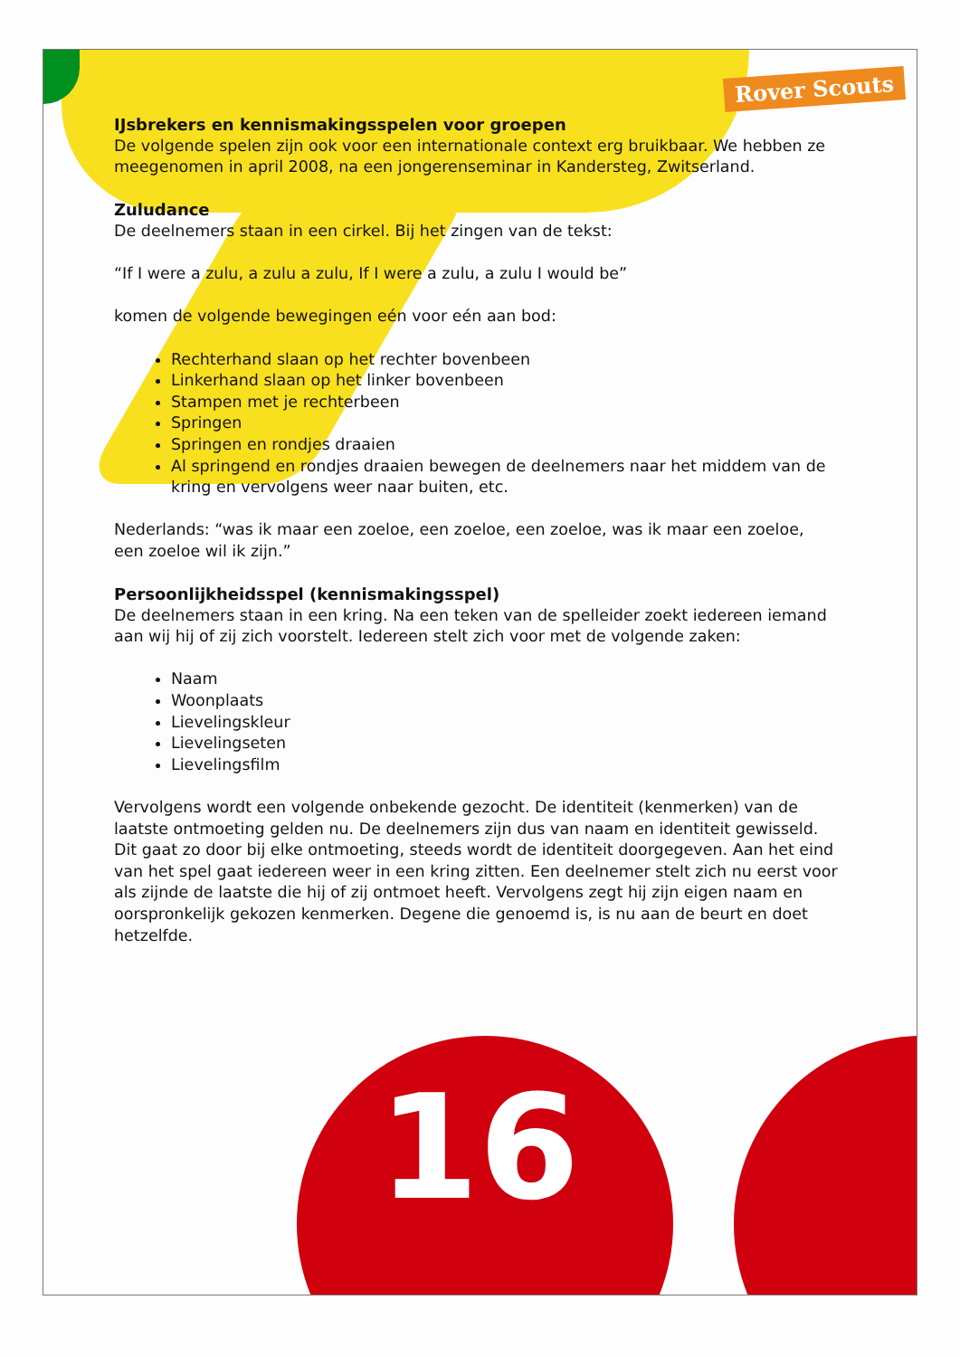16
Rover Scouts
IJsbrekers en kennismakingsspelen voor groepen
De volgende spelen zijn ook voor een internationale context erg bruikbaar. We hebben ze meegenomen in april 2008, na een jongerenseminar in Kandersteg, Zwitserland.
Zuludance
De deelnemers staan in een cirkel. Bij het zingen van de tekst:
“If I were a zulu, a zulu a zulu, If I were a zulu, a zulu I would be”
komen de volgende bewegingen eén voor eén aan bod:
Rechterhand slaan op het rechter bovenbeen
Linkerhand slaan op het linker bovenbeen
Stampen met je rechterbeen
Springen
Springen en rondjes draaien
Al springend en rondjes draaien bewegen de deelnemers naar het middem van de kring en vervolgens weer naar buiten, etc.
Nederlands: “was ik maar een zoeloe, een zoeloe, een zoeloe, was ik maar een zoeloe, een zoeloe wil ik zijn.”
Persoonlijkheidsspel (kennismakingsspel)
De deelnemers staan in een kring. Na een teken van de spelleider zoekt iedereen iemand aan wij hij of zij zich voorstelt. Iedereen stelt zich voor met de volgende zaken:
Naam
Woonplaats
Lievelingskleur
Lievelingseten
Lievelingsfilm
Vervolgens wordt een volgende onbekende gezocht. De identiteit (kenmerken) van de laatste ontmoeting gelden nu. De deelnemers zijn dus van naam en identiteit gewisseld. Dit gaat zo door bij elke ontmoeting, steeds wordt de identiteit doorgegeven. Aan het eind van het spel gaat iedereen weer in een kring zitten. Een deelnemer stelt zich nu eerst voor als zijnde de laatste die hij of zij ontmoet heeft. Vervolgens zegt hij zijn eigen naam en oorspronkelijk gekozen kenmerken. Degene die genoemd is, is nu aan de beurt en doet hetzelfde.